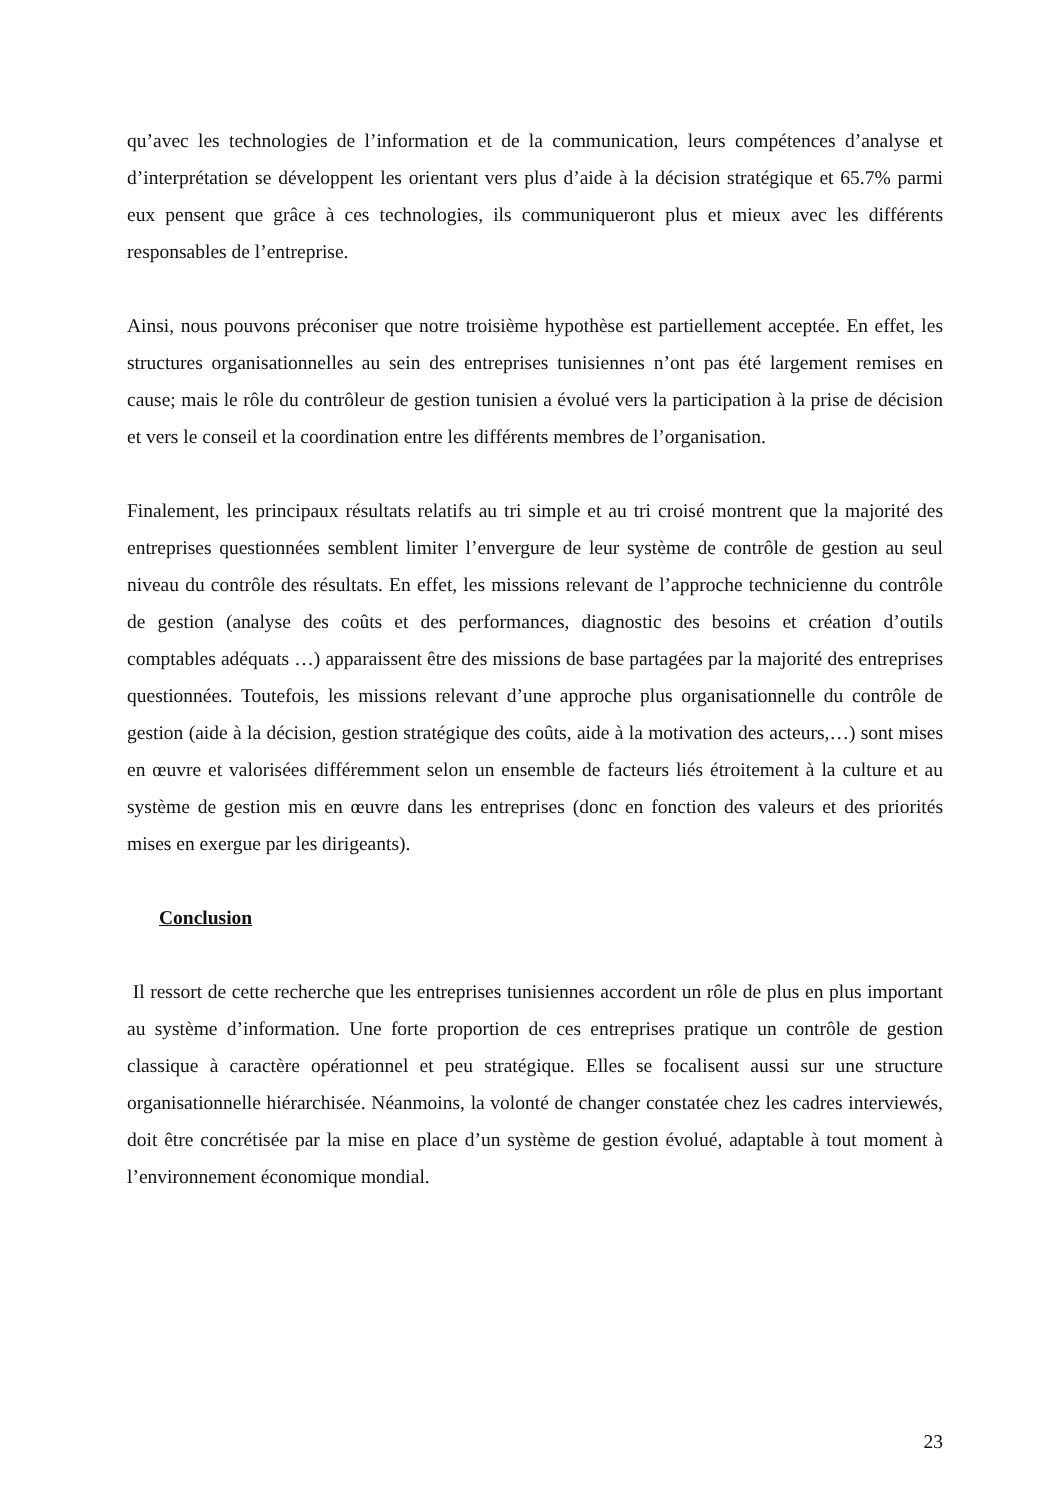qu’avec les technologies de l’information et de la communication, leurs compétences d’analyse et d’interprétation se développent les orientant vers plus d’aide à la décision stratégique et 65.7% parmi eux pensent que grâce à ces technologies, ils communiqueront plus et mieux avec les différents responsables de l’entreprise.
Ainsi, nous pouvons préconiser que notre troisième hypothèse est partiellement acceptée. En effet, les structures organisationnelles au sein des entreprises tunisiennes n’ont pas été largement remises en cause; mais le rôle du contrôleur de gestion tunisien a évolué vers la participation à la prise de décision et vers le conseil et la coordination entre les différents membres de l’organisation.
Finalement, les principaux résultats relatifs au tri simple et au tri croisé montrent que la majorité des entreprises questionnées semblent limiter l’envergure de leur système de contrôle de gestion au seul niveau du contrôle des résultats. En effet, les missions relevant de l’approche technicienne du contrôle de gestion (analyse des coûts et des performances, diagnostic des besoins et création d’outils comptables adéquats …) apparaissent être des missions de base partagées par la majorité des entreprises questionnées. Toutefois, les missions relevant d’une approche plus organisationnelle du contrôle de gestion (aide à la décision, gestion stratégique des coûts, aide à la motivation des acteurs,…) sont mises en œuvre et valorisées différemment selon un ensemble de facteurs liés étroitement à la culture et au système de gestion mis en œuvre dans les entreprises (donc en fonction des valeurs et des priorités mises en exergue par les dirigeants).
Conclusion
Il ressort de cette recherche que les entreprises tunisiennes accordent un rôle de plus en plus important au système d’information. Une forte proportion de ces entreprises pratique un contrôle de gestion classique à caractère opérationnel et peu stratégique. Elles se focalisent aussi sur une structure organisationnelle hiérarchisée. Néanmoins, la volonté de changer constatée chez les cadres interviewés, doit être concrétisée par la mise en place d’un système de gestion évolué, adaptable à tout moment à l’environnement économique mondial.
23